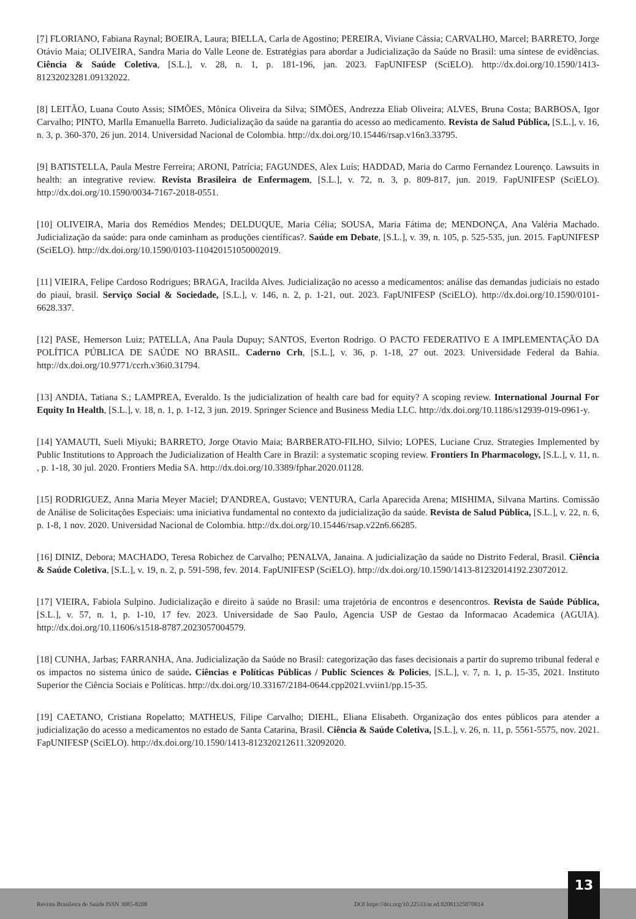[7] FLORIANO, Fabiana Raynal; BOEIRA, Laura; BIELLA, Carla de Agostino; PEREIRA, Viviane Cássia; CARVALHO, Marcel; BARRETO, Jorge Otávio Maia; OLIVEIRA, Sandra Maria do Valle Leone de. Estratégias para abordar a Judicialização da Saúde no Brasil: uma síntese de evidências. Ciência & Saúde Coletiva, [S.L.], v. 28, n. 1, p. 181-196, jan. 2023. FapUNIFESP (SciELO). http://dx.doi.org/10.1590/1413-81232023281.09132022.
[8] LEITÃO, Luana Couto Assis; SIMÕES, Mônica Oliveira da Silva; SIMÕES, Andrezza Eliab Oliveira; ALVES, Bruna Costa; BARBOSA, Igor Carvalho; PINTO, Marlla Emanuella Barreto. Judicialização da saúde na garantia do acesso ao medicamento. Revista de Salud Pública, [S.L.], v. 16, n. 3, p. 360-370, 26 jun. 2014. Universidad Nacional de Colombia. http://dx.doi.org/10.15446/rsap.v16n3.33795.
[9] BATISTELLA, Paula Mestre Ferreira; ARONI, Patrícia; FAGUNDES, Alex Luís; HADDAD, Maria do Carmo Fernandez Lourenço. Lawsuits in health: an integrative review. Revista Brasileira de Enfermagem, [S.L.], v. 72, n. 3, p. 809-817, jun. 2019. FapUNIFESP (SciELO). http://dx.doi.org/10.1590/0034-7167-2018-0551.
[10] OLIVEIRA, Maria dos Remédios Mendes; DELDUQUE, Maria Célia; SOUSA, Maria Fátima de; MENDONÇA, Ana Valéria Machado. Judicialização da saúde: para onde caminham as produções científicas?. Saúde em Debate, [S.L.], v. 39, n. 105, p. 525-535, jun. 2015. FapUNIFESP (SciELO). http://dx.doi.org/10.1590/0103-110420151050002019.
[11] VIEIRA, Felipe Cardoso Rodrigues; BRAGA, Iracilda Alves. Judicialização no acesso a medicamentos: análise das demandas judiciais no estado do piauí, brasil. Serviço Social & Sociedade, [S.L.], v. 146, n. 2, p. 1-21, out. 2023. FapUNIFESP (SciELO). http://dx.doi.org/10.1590/0101-6628.337.
[12] PASE, Hemerson Luiz; PATELLA, Ana Paula Dupuy; SANTOS, Everton Rodrigo. O PACTO FEDERATIVO E A IMPLEMENTAÇÃO DA POLÍTICA PÚBLICA DE SAÚDE NO BRASIL. Caderno Crh, [S.L.], v. 36, p. 1-18, 27 out. 2023. Universidade Federal da Bahia. http://dx.doi.org/10.9771/ccrh.v36i0.31794.
[13] ANDIA, Tatiana S.; LAMPREA, Everaldo. Is the judicialization of health care bad for equity? A scoping review. International Journal For Equity In Health, [S.L.], v. 18, n. 1, p. 1-12, 3 jun. 2019. Springer Science and Business Media LLC. http://dx.doi.org/10.1186/s12939-019-0961-y.
[14] YAMAUTI, Sueli Miyuki; BARRETO, Jorge Otavio Maia; BARBERATO-FILHO, Silvio; LOPES, Luciane Cruz. Strategies Implemented by Public Institutions to Approach the Judicialization of Health Care in Brazil: a systematic scoping review. Frontiers In Pharmacology, [S.L.], v. 11, n. , p. 1-18, 30 jul. 2020. Frontiers Media SA. http://dx.doi.org/10.3389/fphar.2020.01128.
[15] RODRIGUEZ, Anna Maria Meyer Maciel; D'ANDREA, Gustavo; VENTURA, Carla Aparecida Arena; MISHIMA, Silvana Martins. Comissão de Análise de Solicitações Especiais: uma iniciativa fundamental no contexto da judicialização da saúde. Revista de Salud Pública, [S.L.], v. 22, n. 6, p. 1-8, 1 nov. 2020. Universidad Nacional de Colombia. http://dx.doi.org/10.15446/rsap.v22n6.66285.
[16] DINIZ, Debora; MACHADO, Teresa Robichez de Carvalho; PENALVA, Janaina. A judicialização da saúde no Distrito Federal, Brasil. Ciência & Saúde Coletiva, [S.L.], v. 19, n. 2, p. 591-598, fev. 2014. FapUNIFESP (SciELO). http://dx.doi.org/10.1590/1413-81232014192.23072012.
[17] VIEIRA, Fabiola Sulpino. Judicialização e direito à saúde no Brasil: uma trajetória de encontros e desencontros. Revista de Saúde Pública, [S.L.], v. 57, n. 1, p. 1-10, 17 fev. 2023. Universidade de Sao Paulo, Agencia USP de Gestao da Informacao Academica (AGUIA). http://dx.doi.org/10.11606/s1518-8787.2023057004579.
[18] CUNHA, Jarbas; FARRANHA, Ana. Judicialização da Saúde no Brasil: categorização das fases decisionais a partir do supremo tribunal federal e os impactos no sistema único de saúde. Ciências e Políticas Públicas / Public Sciences & Policies, [S.L.], v. 7, n. 1, p. 15-35, 2021. Instituto Superior the Ciência Sociais e Políticas. http://dx.doi.org/10.33167/2184-0644.cpp2021.vviin1/pp.15-35.
[19] CAETANO, Cristiana Ropelatto; MATHEUS, Filipe Carvalho; DIEHL, Eliana Elisabeth. Organização dos entes públicos para atender a judicialização do acesso a medicamentos no estado de Santa Catarina, Brasil. Ciência & Saúde Coletiva, [S.L.], v. 26, n. 11, p. 5561-5575, nov. 2021. FapUNIFESP (SciELO). http://dx.doi.org/10.1590/1413-812320212611.32092020.
Revista Brasileira de Saúde ISSN 3085-8208 DOI https://doi.org/10.22533/at.ed.82081325070814
13